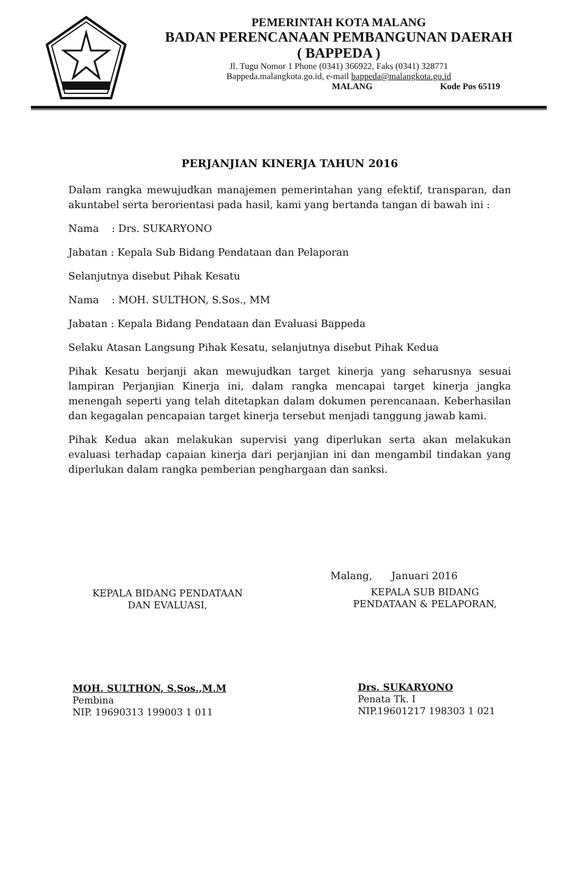PEMERINTAH KOTA MALANG
BADAN PERENCANAAN PEMBANGUNAN DAERAH
( BAPPEDA )
Jl. Tugu Nomor 1 Phone (0341) 366922, Faks (0341) 328771
Bappeda.malangkota.go.id, e-mail bappeda@malangkota.go.id
MALANG Kode Pos 65119
PERJANJIAN KINERJA TAHUN 2016
Dalam rangka mewujudkan manajemen pemerintahan yang efektif, transparan, dan akuntabel serta berorientasi pada hasil, kami yang bertanda tangan di bawah ini :
Nama : Drs. SUKARYONO
Jabatan : Kepala Sub Bidang Pendataan dan Pelaporan
Selanjutnya disebut Pihak Kesatu
Nama : MOH. SULTHON, S.Sos., MM
Jabatan : Kepala Bidang Pendataan dan Evaluasi Bappeda
Selaku Atasan Langsung Pihak Kesatu, selanjutnya disebut Pihak Kedua
Pihak Kesatu berjanji akan mewujudkan target kinerja yang seharusnya sesuai lampiran Perjanjian Kinerja ini, dalam rangka mencapai target kinerja jangka menengah seperti yang telah ditetapkan dalam dokumen perencanaan. Keberhasilan dan kegagalan pencapaian target kinerja tersebut menjadi tanggung jawab kami.
Pihak Kedua akan melakukan supervisi yang diperlukan serta akan melakukan evaluasi terhadap capaian kinerja dari perjanjian ini dan mengambil tindakan yang diperlukan dalam rangka pemberian penghargaan dan sanksi.
KEPALA BIDANG PENDATAAN
DAN EVALUASI,
MOH. SULTHON, S.Sos.,M.M
Pembina
NIP. 19690313 199003 1 011
Malang, Januari 2016
KEPALA SUB BIDANG
PENDATAAN & PELAPORAN,
Drs. SUKARYONO
Penata Tk. I
NIP.19601217 198303 1 021